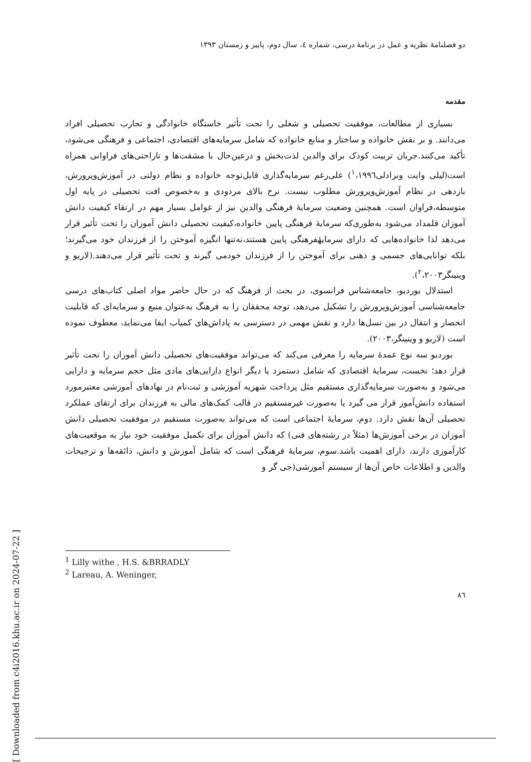دو فصلنامهٔ نظریه و عمل در برنامهٔ درسی، شماره ٤، سال دوم، پاییز و زمستان ١٣٩٣
مقدمه
بسیاری از مطالعات، موفقیت تحصیلی و شغلی را تحت تأثیر خاستگاه خانوادگی و تجارب تحصیلی افراد می‌دانند. و بر نقش خانواده و ساختار و منابع خانواده که شامل سرمایه‌های اقتصادی، اجتماعی و فرهنگی می‌شود، تأکید می‌کنند.جریان تربیت کودک برای والدین لذت‌بخش و درعین‌حال با مشقت‌ها و ناراحتی‌های فراوانی همراه است(لیلی وایت وبرادلی<sup>١</sup>،١٩٩٦) علی‌رغم سرمایه‌گذاری قابل‌توجه خانواده و نظام دولتی در آموزش‌وپرورش، بازدهی در نظام آموزش‌وپرورش مطلوب نیست. نرخ بالای مردودی و به‌خصوص افت تحصیلی در پایه اول متوسطه،فراوان است. همچنین وضعیت سرمایهٔ فرهنگی والدین نیز از عوامل بسیار مهم در ارتقاء کیفیت دانش آموزان قلمداد می‌شود به‌طوری‌که سرمایهٔ فرهنگی پایین خانواده،کیفیت تحصیلی دانش آموزان را تحت تأثیر قرار می‌دهد لذا خانواده‌هایی که دارای سرمایهٔفرهنگی پایین هستند،نه‌تنها انگیزه آموختن را از فرزندان خود می‌گیرند؛ بلکه توانایی‌های جسمی و ذهنی برای آموختن را از فرزندان خودمی گیرند و تحت تأثیر قرار می‌دهند.(لاریو و وینینگر<sup>٢</sup>،٢٠٠٣).
استدلال بوردیو، جامعه‌شناس فرانسوی، در بحث از فرهنگ که در حال حاضر مواد اصلی کتاب‌های درسی جامعه‌شناسی آموزش‌وپرورش را تشکیل می‌دهد، توجه محققان را به فرهنگ به‌عنوان منبع و سرمایه‌ای که قابلیت انحصار و انتقال در بین نسل‌ها دارد و نقش مهمی در دسترسی به پاداش‌های کمیاب ایفا می‌نماید، معطوف نموده است (لاریو و وینینگر،٢٠٠٣).
بوردیو سه نوع عمدهٔ سرمایه را معرفی می‌کند که می‌تواند موفقیت‌های تحصیلی دانش آموزان را تحت تأثیر قرار دهد؛ نخست، سرمایهٔ اقتصادی که شامل دستمزد یا دیگر انواع دارایی‌های مادی مثل حجم سرمایه و دارایی می‌شود و به‌صورت سرمایه‌گذاری مستقیم مثل پرداخت شهریه آموزشی و ثبت‌نام در نهادهای آموزشی معتبرمورد استفاده دانش‌آموز قرار می گیرد یا به‌صورت غیرمستقیم در قالب کمک‌های مالی به فرزندان برای ارتقای عملکرد تحصیلی آن‌ها نقش دارد. دوم، سرمایهٔ اجتماعی است که می‌تواند به‌صورت مستقیم در موفقیت تحصیلی دانش آموزان در برخی آموزش‌ها (مثلاً در رشته‌های فنی) که دانش آموزان برای تکمیل موفقیت خود نیاز به موقعیت‌های کارآموزی دارند، دارای اهمیت باشد.سوم، سرمایهٔ فرهنگی است که شامل آموزش و دانش، ذائقه‌ها و ترجیحات والدین و اطلاعات خاص آن‌ها از سیستم آموزشی(جی گر و
<sup>1</sup> Lilly withe , H.S. &BRRADLY
<sup>2</sup> Lareau, A. Weninger,
٨٦
[ Downloaded from c4i2016.khu.ac.ir on 2024-07-22 ]